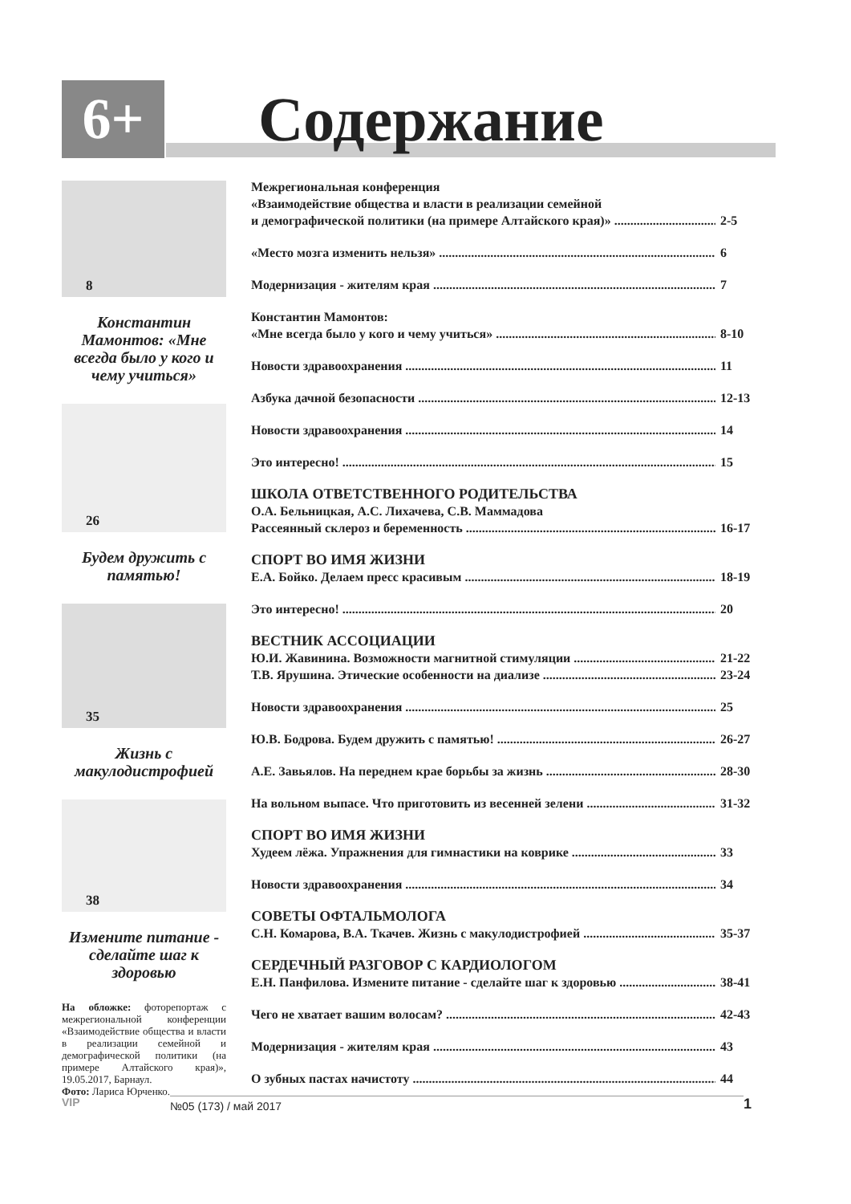6+ Содержание
8
Константин Мамонтов: «Мне всегда было у кого и чему учиться»
26
Будем дружить с памятью!
35
Жизнь с макулодистрофией
38
Измените питание - сделайте шаг к здоровью
На обложке: фоторепортаж с межрегиональной конференции «Взаимодействие общества и власти в реализации семейной и демографической политики (на примере Алтайского края)», 19.05.2017, Барнаул.
Фото: Лариса Юрченко.
Межрегиональная конференция
«Взаимодействие общества и власти в реализации семейной
и демографической политики (на примере Алтайского края)» 2-5
«Место мозга изменить нельзя» 6
Модернизация - жителям края 7
Константин Мамонтов:
«Мне всегда было у кого и чему учиться» 8-10
Новости здравоохранения 11
Азбука дачной безопасности 12-13
Новости здравоохранения 14
Это интересно! 15
ШКОЛА ОТВЕТСТВЕННОГО РОДИТЕЛЬСТВА
О.А. Бельницкая, А.С. Лихачева, С.В. Маммадова
Рассеянный склероз и беременность 16-17
СПОРТ ВО ИМЯ ЖИЗНИ
Е.А. Бойко. Делаем пресс красивым 18-19
Это интересно! 20
ВЕСТНИК АССОЦИАЦИИ
Ю.И. Жавинина. Возможности магнитной стимуляции 21-22
Т.В. Ярушина. Этические особенности на диализе 23-24
Новости здравоохранения 25
Ю.В. Бодрова. Будем дружить с памятью! 26-27
А.Е. Завьялов. На переднем крае борьбы за жизнь 28-30
На вольном выпасе. Что приготовить из весенней зелени 31-32
СПОРТ ВО ИМЯ ЖИЗНИ
Худеем лёжа. Упражнения для гимнастики на коврике 33
Новости здравоохранения 34
СОВЕТЫ ОФТАЛЬМОЛОГА
С.Н. Комарова, В.А. Ткачев. Жизнь с макулодистрофией 35-37
СЕРДЕЧНЫЙ РАЗГОВОР С КАРДИОЛОГОМ
Е.Н. Панфилова. Измените питание - сделайте шаг к здоровью 38-41
Чего не хватает вашим волосам? 42-43
Модернизация - жителям края 43
О зубных пастах начистоту 44
VIP №05 (173) / май 2017 1